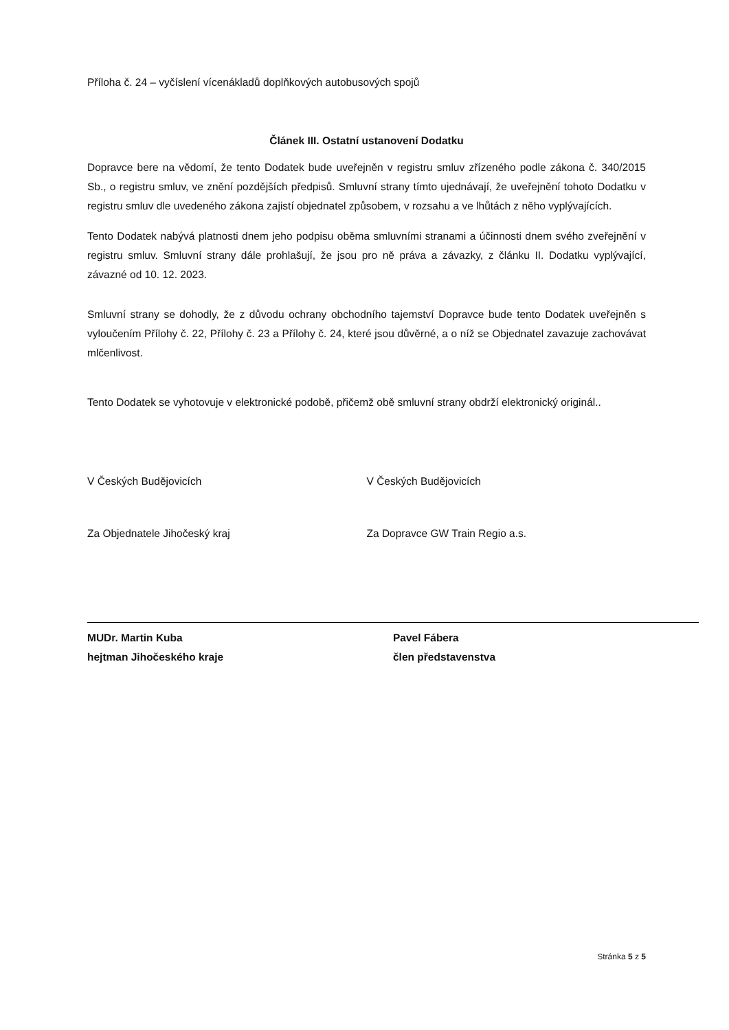Příloha č. 24 – vyčíslení vícenákladů doplňkových autobusových spojů
Článek III. Ostatní ustanovení Dodatku
Dopravce bere na vědomí, že tento Dodatek bude uveřejněn v registru smluv zřízeného podle zákona č. 340/2015 Sb., o registru smluv, ve znění pozdějších předpisů. Smluvní strany tímto ujednávají, že uveřejnění tohoto Dodatku v registru smluv dle uvedeného zákona zajistí objednatel způsobem, v rozsahu a ve lhůtách z něho vyplývajících.
Tento Dodatek nabývá platnosti dnem jeho podpisu oběma smluvními stranami a účinnosti dnem svého zveřejnění v registru smluv. Smluvní strany dále prohlašují, že jsou pro ně práva a závazky, z článku II. Dodatku vyplývající, závazné od 10. 12. 2023.
Smluvní strany se dohodly, že z důvodu ochrany obchodního tajemství Dopravce bude tento Dodatek uveřejněn s vyloučením Přílohy č. 22, Přílohy č. 23 a Přílohy č. 24, které jsou důvěrné, a o níž se Objednatel zavazuje zachovávat mlčenlivost.
Tento Dodatek se vyhotovuje v elektronické podobě, přičemž obě smluvní strany obdrží elektronický originál..
V Českých Budějovicích V Českých Budějovicích
Za Objednatele Jihočeský kraj Za Dopravce GW Train Regio a.s.
MUDr. Martin Kuba
hejtman Jihočeského kraje
Pavel Fábera
člen představenstva
Stránka 5 z 5